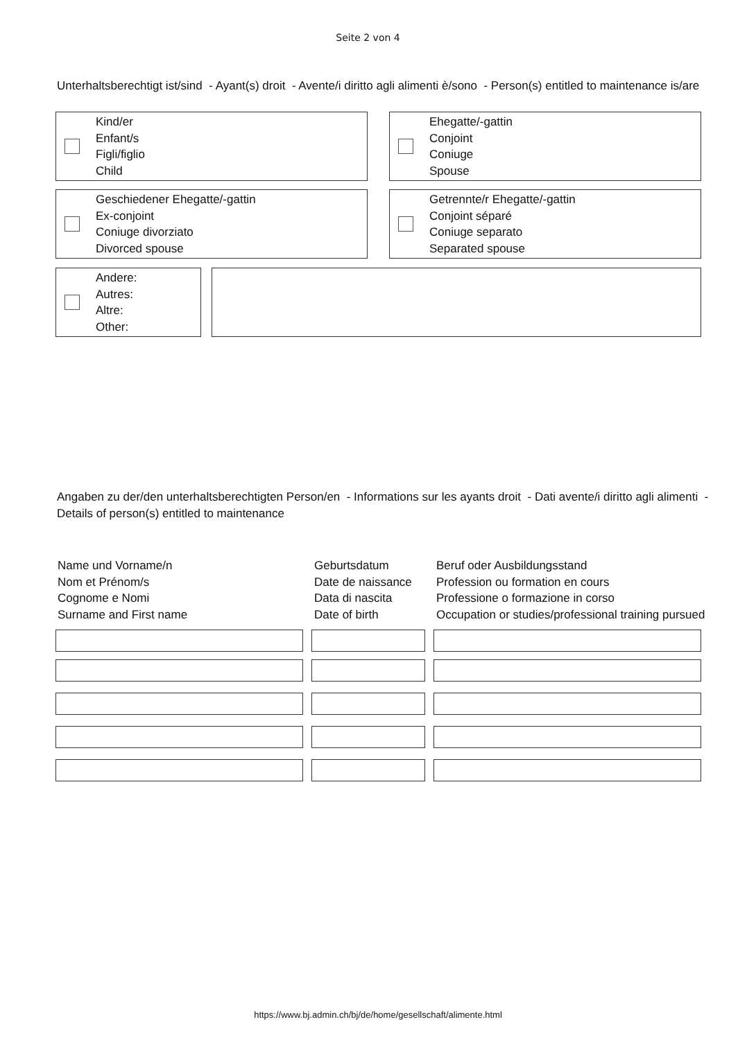Seite 2 von 4
Unterhaltsberechtigt ist/sind - Ayant(s) droit - Avente/i diritto agli alimenti è/sono - Person(s) entitled to maintenance is/are
Kind/er
Enfant/s
Figli/figlio
Child
Ehegatte/-gattin
Conjoint
Coniuge
Spouse
Geschiedener Ehegatte/-gattin
Ex-conjoint
Coniuge divorziato
Divorced spouse
Getrennte/r Ehegatte/-gattin
Conjoint séparé
Coniuge separato
Separated spouse
Andere:
Autres:
Altre:
Other:
Angaben zu der/den unterhaltsberechtigten Person/en - Informations sur les ayants droit - Dati avente/i diritto agli alimenti -
Details of person(s) entitled to maintenance
Name und Vorname/n
Nom et Prénom/s
Cognome e Nomi
Surname and First name
Geburtsdatum
Date de naissance
Data di nascita
Date of birth
Beruf oder Ausbildungsstand
Profession ou formation en cours
Professione o formazione in corso
Occupation or studies/professional training pursued
https://www.bj.admin.ch/bj/de/home/gesellschaft/alimente.html